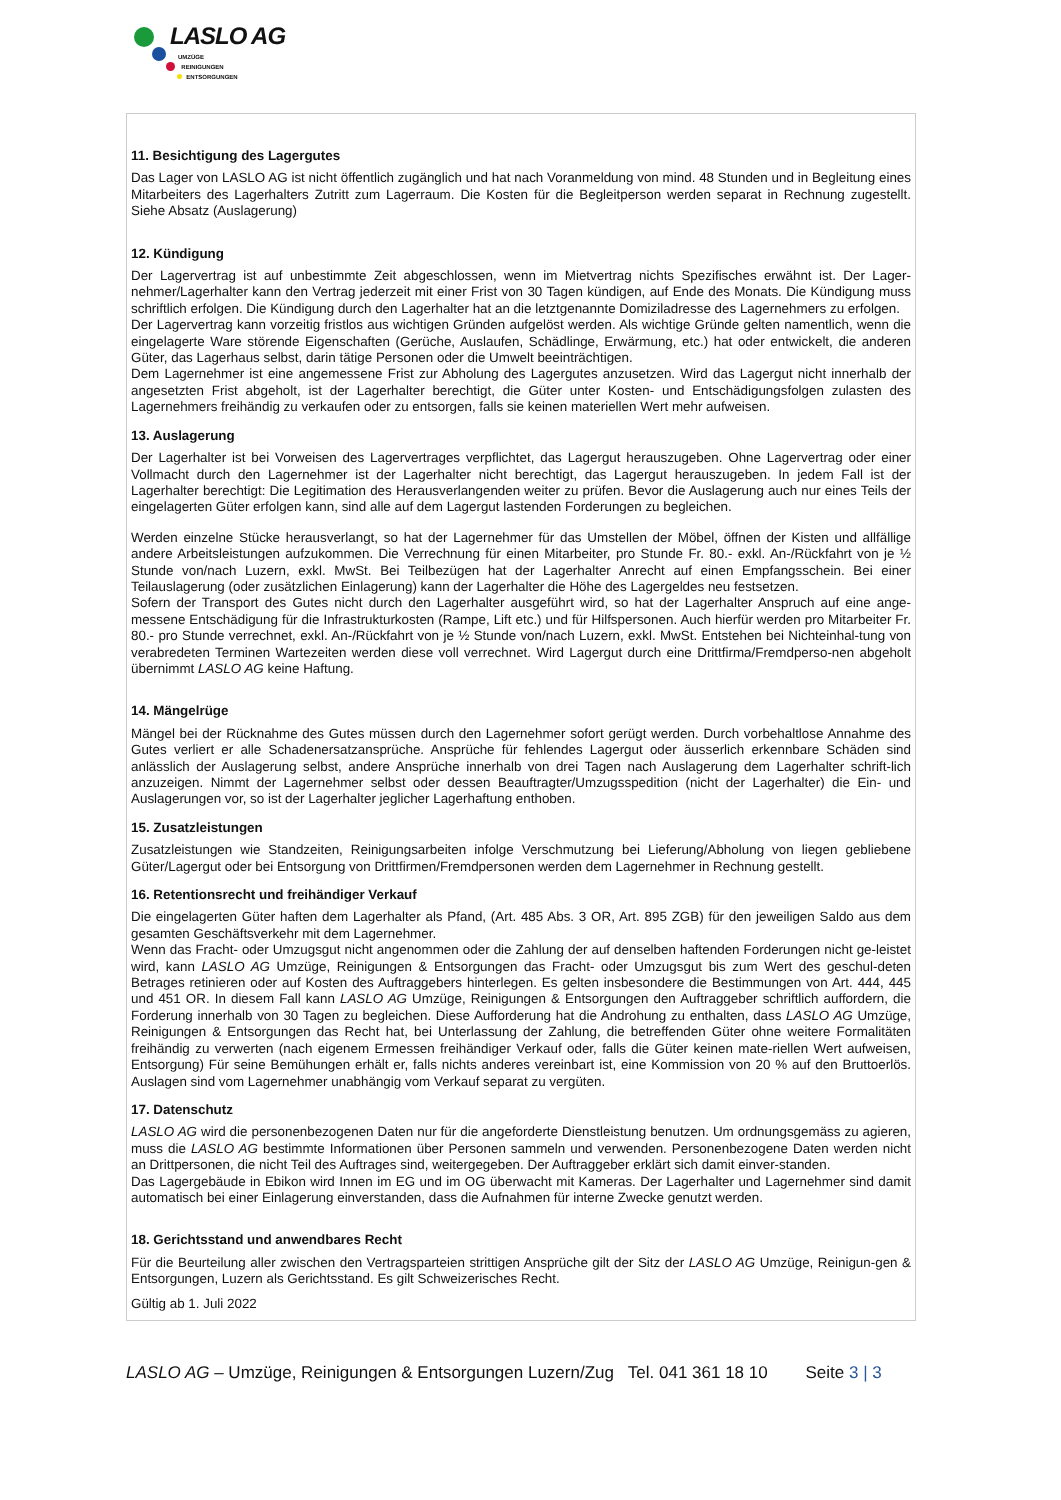LASLO AG
UMZÜGE
REINIGUNGEN
ENTSORGUNGEN
11. Besichtigung des Lagergutes
Das Lager von LASLO AG ist nicht öffentlich zugänglich und hat nach Voranmeldung von mind. 48 Stunden und in Begleitung eines Mitarbeiters des Lagerhalters Zutritt zum Lagerraum. Die Kosten für die Begleitperson werden separat in Rechnung zugestellt. Siehe Absatz (Auslagerung)
12. Kündigung
Der Lagervertrag ist auf unbestimmte Zeit abgeschlossen, wenn im Mietvertrag nichts Spezifisches erwähnt ist. Der Lager-nehmer/Lagerhalter kann den Vertrag jederzeit mit einer Frist von 30 Tagen kündigen, auf Ende des Monats. Die Kündigung muss schriftlich erfolgen. Die Kündigung durch den Lagerhalter hat an die letztgenannte Domiziladresse des Lagernehmers zu erfolgen.
Der Lagervertrag kann vorzeitig fristlos aus wichtigen Gründen aufgelöst werden. Als wichtige Gründe gelten namentlich, wenn die eingelagerte Ware störende Eigenschaften (Gerüche, Auslaufen, Schädlinge, Erwärmung, etc.) hat oder entwickelt, die anderen Güter, das Lagerhaus selbst, darin tätige Personen oder die Umwelt beeinträchtigen.
Dem Lagernehmer ist eine angemessene Frist zur Abholung des Lagergutes anzusetzen. Wird das Lagergut nicht innerhalb der angesetzten Frist abgeholt, ist der Lagerhalter berechtigt, die Güter unter Kosten- und Entschädigungsfolgen zulasten des Lagernehmers freihändig zu verkaufen oder zu entsorgen, falls sie keinen materiellen Wert mehr aufweisen.
13. Auslagerung
Der Lagerhalter ist bei Vorweisen des Lagervertrages verpflichtet, das Lagergut herauszugeben. Ohne Lagervertrag oder einer Vollmacht durch den Lagernehmer ist der Lagerhalter nicht berechtigt, das Lagergut herauszugeben. In jedem Fall ist der Lagerhalter berechtigt: Die Legitimation des Herausverlangenden weiter zu prüfen. Bevor die Auslagerung auch nur eines Teils der eingelagerten Güter erfolgen kann, sind alle auf dem Lagergut lastenden Forderungen zu begleichen.
Werden einzelne Stücke herausverlangt, so hat der Lagernehmer für das Umstellen der Möbel, öffnen der Kisten und allfällige andere Arbeitsleistungen aufzukommen. Die Verrechnung für einen Mitarbeiter, pro Stunde Fr. 80.- exkl. An-/Rückfahrt von je ½ Stunde von/nach Luzern, exkl. MwSt. Bei Teilbezügen hat der Lagerhalter Anrecht auf einen Empfangsschein. Bei einer Teilauslagerung (oder zusätzlichen Einlagerung) kann der Lagerhalter die Höhe des Lagergeldes neu festsetzen.
Sofern der Transport des Gutes nicht durch den Lagerhalter ausgeführt wird, so hat der Lagerhalter Anspruch auf eine ange-messene Entschädigung für die Infrastrukturkosten (Rampe, Lift etc.) und für Hilfspersonen. Auch hierfür werden pro Mitarbeiter Fr. 80.- pro Stunde verrechnet, exkl. An-/Rückfahrt von je ½ Stunde von/nach Luzern, exkl. MwSt. Entstehen bei Nichteinhal-tung von verabredeten Terminen Wartezeiten werden diese voll verrechnet. Wird Lagergut durch eine Drittfirma/Fremdperso-nen abgeholt übernimmt LASLO AG keine Haftung.
14. Mängelrüge
Mängel bei der Rücknahme des Gutes müssen durch den Lagernehmer sofort gerügt werden. Durch vorbehaltlose Annahme des Gutes verliert er alle Schadenersatzansprüche. Ansprüche für fehlendes Lagergut oder äusserlich erkennbare Schäden sind anlässlich der Auslagerung selbst, andere Ansprüche innerhalb von drei Tagen nach Auslagerung dem Lagerhalter schrift-lich anzuzeigen. Nimmt der Lagernehmer selbst oder dessen Beauftragter/Umzugsspedition (nicht der Lagerhalter) die Ein- und Auslagerungen vor, so ist der Lagerhalter jeglicher Lagerhaftung enthoben.
15. Zusatzleistungen
Zusatzleistungen wie Standzeiten, Reinigungsarbeiten infolge Verschmutzung bei Lieferung/Abholung von liegen gebliebene Güter/Lagergut oder bei Entsorgung von Drittfirmen/Fremdpersonen werden dem Lagernehmer in Rechnung gestellt.
16. Retentionsrecht und freihändiger Verkauf
Die eingelagerten Güter haften dem Lagerhalter als Pfand, (Art. 485 Abs. 3 OR, Art. 895 ZGB) für den jeweiligen Saldo aus dem gesamten Geschäftsverkehr mit dem Lagernehmer.
Wenn das Fracht- oder Umzugsgut nicht angenommen oder die Zahlung der auf denselben haftenden Forderungen nicht ge-leistet wird, kann LASLO AG Umzüge, Reinigungen & Entsorgungen das Fracht- oder Umzugsgut bis zum Wert des geschul-deten Betrages retinieren oder auf Kosten des Auftraggebers hinterlegen. Es gelten insbesondere die Bestimmungen von Art. 444, 445 und 451 OR. In diesem Fall kann LASLO AG Umzüge, Reinigungen & Entsorgungen den Auftraggeber schriftlich auffordern, die Forderung innerhalb von 30 Tagen zu begleichen. Diese Aufforderung hat die Androhung zu enthalten, dass LASLO AG Umzüge, Reinigungen & Entsorgungen das Recht hat, bei Unterlassung der Zahlung, die betreffenden Güter ohne weitere Formalitäten freihändig zu verwerten (nach eigenem Ermessen freihändiger Verkauf oder, falls die Güter keinen mate-riellen Wert aufweisen, Entsorgung) Für seine Bemühungen erhält er, falls nichts anderes vereinbart ist, eine Kommission von 20 % auf den Bruttoerlös. Auslagen sind vom Lagernehmer unabhängig vom Verkauf separat zu vergüten.
17. Datenschutz
LASLO AG wird die personenbezogenen Daten nur für die angeforderte Dienstleistung benutzen. Um ordnungsgemäss zu agieren, muss die LASLO AG bestimmte Informationen über Personen sammeln und verwenden. Personenbezogene Daten werden nicht an Drittpersonen, die nicht Teil des Auftrages sind, weitergegeben. Der Auftraggeber erklärt sich damit einver-standen.
Das Lagergebäude in Ebikon wird Innen im EG und im OG überwacht mit Kameras. Der Lagerhalter und Lagernehmer sind damit automatisch bei einer Einlagerung einverstanden, dass die Aufnahmen für interne Zwecke genutzt werden.
18. Gerichtsstand und anwendbares Recht
Für die Beurteilung aller zwischen den Vertragsparteien strittigen Ansprüche gilt der Sitz der LASLO AG Umzüge, Reinigun-gen & Entsorgungen, Luzern als Gerichtsstand. Es gilt Schweizerisches Recht.
Gültig ab 1. Juli 2022
LASLO AG – Umzüge, Reinigungen & Entsorgungen Luzern/Zug Tel. 041 361 18 10 Seite 3 | 3